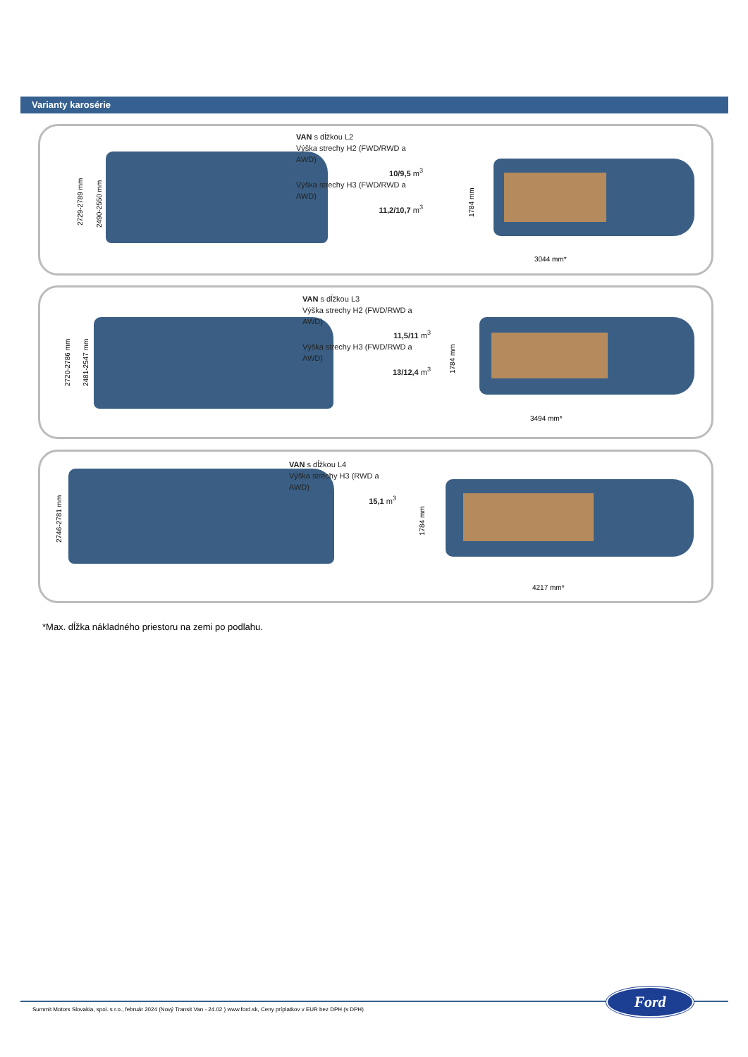Varianty karosérie
VAN s dĺžkou L2
Výška strechy H2 (FWD/RWD a AWD)
10/9,5 m<sup>3</sup>
Výška strechy H3 (FWD/RWD a AWD)
11,2/10,7 m<sup>3</sup>
2729-2789 mm 2490-2550 mm
1784 mm
3044 mm*
VAN s dĺžkou L3
Výška strechy H2 (FWD/RWD a AWD)
11,5/11 m<sup>3</sup>
Výška strechy H3 (FWD/RWD a AWD)
13/12,4 m<sup>3</sup>
2720-2786 mm 2481-2547 mm
1784 mm
3494 mm*
VAN s dĺžkou L4
Výška strechy H3 (RWD a AWD)
15,1 m<sup>3</sup>
2746-2781 mm
1784 mm
4217 mm*
*Max. dĺžka nákladného priestoru na zemi po podlahu.
Ford
Summit Motors Slovakia, spol. s r.o., február 2024 (Nový Transit Van - 24.02 ) www.ford.sk, Ceny príplatkov v EUR bez DPH (s DPH)